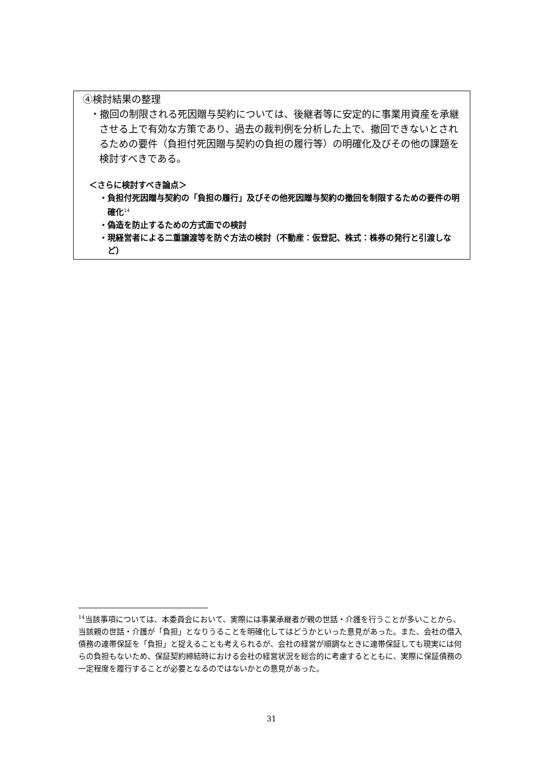④検討結果の整理
・撤回の制限される死因贈与契約については、後継者等に安定的に事業用資産を承継させる上で有効な方策であり、過去の裁判例を分析した上で、撤回できないとされるための要件（負担付死因贈与契約の負担の履行等）の明確化及びその他の課題を検討すべきである。
＜さらに検討すべき論点＞
・負担付死因贈与契約の「負担の履行」及びその他死因贈与契約の撤回を制限するための要件の明確化<sup>14</sup>
・偽造を防止するための方式面での検討
・現経営者による二重譲渡等を防ぐ方法の検討（不動産：仮登記、株式：株券の発行と引渡しなど）
<sup>14</sup> 当該事項については、本委員会において、実際には事業承継者が親の世話・介護を行うことが多いことから、当該親の世話・介護が「負担」となりうることを明確化してはどうかといった意見があった。また、会社の借入債務の連帯保証を「負担」と捉えることも考えられるが、会社の経営が順調なときに連帯保証しても現実には何らの負担もないため、保証契約締結時における会社の経営状況を総合的に考慮するとともに、実際に保証債務の一定程度を履行することが必要となるのではないかとの意見があった。
31